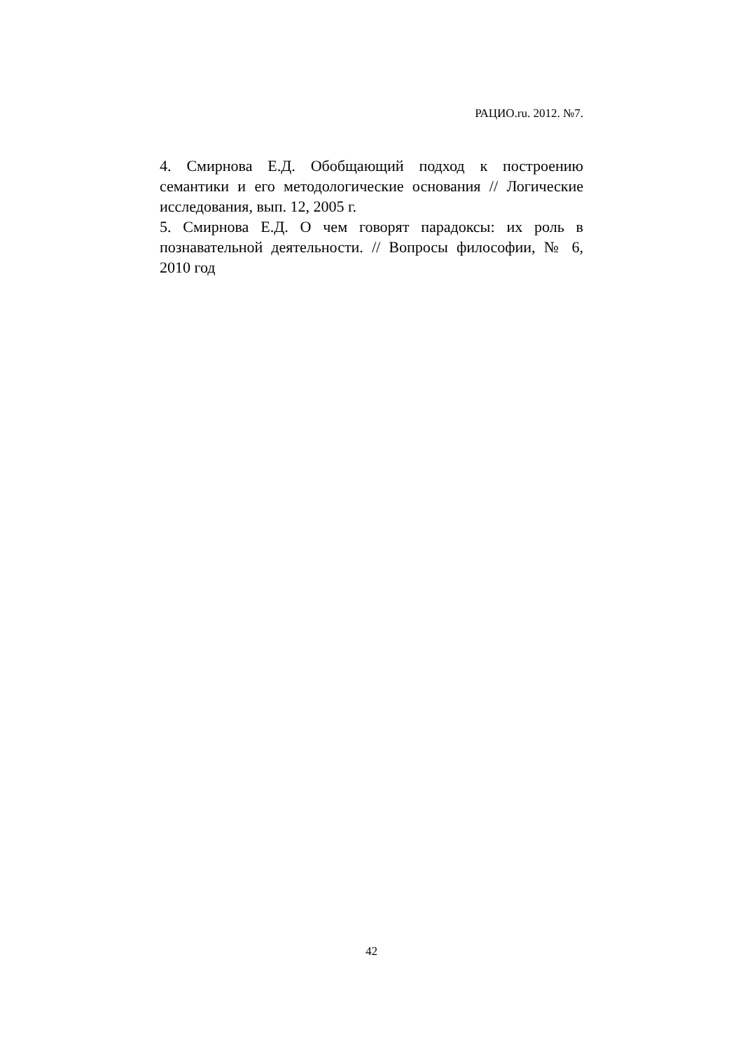РАЦИО.ru. 2012. №7.
4. Смирнова Е.Д. Обобщающий подход к построению семантики и его методологические основания // Логические исследования, вып. 12, 2005 г.
5. Смирнова Е.Д. О чем говорят парадоксы: их роль в познавательной деятельности. // Вопросы философии, № 6, 2010 год
42